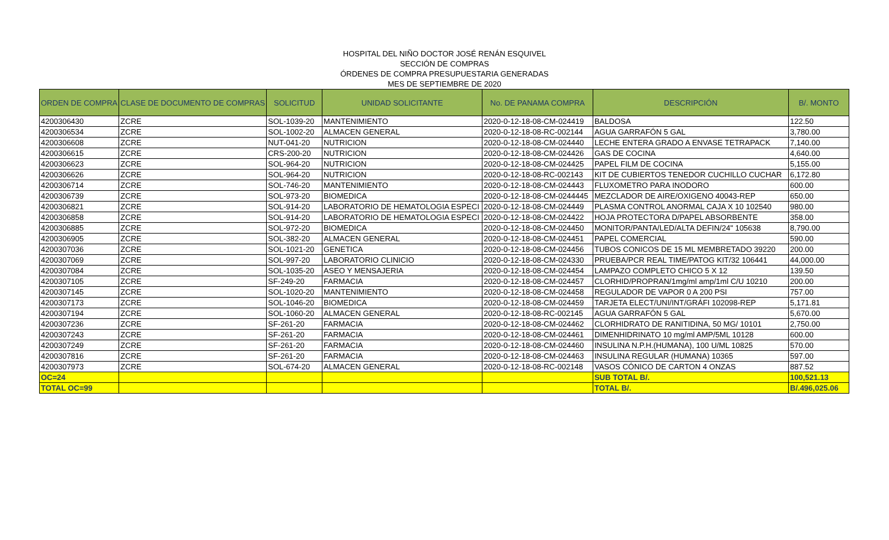HOSPITAL DEL NIÑO DOCTOR JOSÉ RENÁN ESQUIVEL
SECCIÓN DE COMPRAS
ÓRDENES DE COMPRA PRESUPUESTARIA GENERADAS
MES DE SEPTIEMBRE DE 2020
| ORDEN DE COMPRA | CLASE DE DOCUMENTO DE COMPRAS | SOLICITUD | UNIDAD SOLICITANTE | No. DE PANAMA COMPRA | DESCRIPCIÓN | B/. MONTO |
| --- | --- | --- | --- | --- | --- | --- |
| 4200306430 | ZCRE | SOL-1039-20 | MANTENIMIENTO | 2020-0-12-18-08-CM-024419 | BALDOSA | 122.50 |
| 4200306534 | ZCRE | SOL-1002-20 | ALMACEN GENERAL | 2020-0-12-18-08-RC-002144 | AGUA GARRAFÓN 5 GAL | 3,780.00 |
| 4200306608 | ZCRE | NUT-041-20 | NUTRICION | 2020-0-12-18-08-CM-024440 | LECHE ENTERA GRADO A ENVASE TETRAPACK | 7,140.00 |
| 4200306615 | ZCRE | CRS-200-20 | NUTRICION | 2020-0-12-18-08-CM-024426 | GAS DE COCINA | 4,640.00 |
| 4200306623 | ZCRE | SOL-964-20 | NUTRICION | 2020-0-12-18-08-CM-024425 | PAPEL FILM DE COCINA | 5,155.00 |
| 4200306626 | ZCRE | SOL-964-20 | NUTRICION | 2020-0-12-18-08-RC-002143 | KIT DE CUBIERTOS TENEDOR CUCHILLO CUCHAR | 6,172.80 |
| 4200306714 | ZCRE | SOL-746-20 | MANTENIMIENTO | 2020-0-12-18-08-CM-024443 | FLUXOMETRO PARA INODORO | 600.00 |
| 4200306739 | ZCRE | SOL-973-20 | BIOMEDICA | 2020-0-12-18-08-CM-0244445 | MEZCLADOR DE AIRE/OXIGENO 40043-REP | 650.00 |
| 4200306821 | ZCRE | SOL-914-20 | LABORATORIO DE HEMATOLOGIA ESPECI | 2020-0-12-18-08-CM-024449 | PLASMA CONTROL ANORMAL CAJA X 10 102540 | 980.00 |
| 4200306858 | ZCRE | SOL-914-20 | LABORATORIO DE HEMATOLOGIA ESPECI | 2020-0-12-18-08-CM-024422 | HOJA PROTECTORA D/PAPEL ABSORBENTE | 358.00 |
| 4200306885 | ZCRE | SOL-972-20 | BIOMEDICA | 2020-0-12-18-08-CM-024450 | MONITOR/PANTA/LED/ALTA DEFIN/24" 105638 | 8,790.00 |
| 4200306905 | ZCRE | SOL-382-20 | ALMACEN GENERAL | 2020-0-12-18-08-CM-024451 | PAPEL COMERCIAL | 590.00 |
| 4200307036 | ZCRE | SOL-1021-20 | GENETICA | 2020-0-12-18-08-CM-024456 | TUBOS CONICOS DE 15 ML MEMBRETADO 39220 | 200.00 |
| 4200307069 | ZCRE | SOL-997-20 | LABORATORIO CLINICIO | 2020-0-12-18-08-CM-024330 | PRUEBA/PCR REAL TIME/PATOG KIT/32 106441 | 44,000.00 |
| 4200307084 | ZCRE | SOL-1035-20 | ASEO Y MENSAJERIA | 2020-0-12-18-08-CM-024454 | LAMPAZO COMPLETO CHICO 5 X 12 | 139.50 |
| 4200307105 | ZCRE | SF-249-20 | FARMACIA | 2020-0-12-18-08-CM-024457 | CLORHID/PROPRAN/1mg/ml amp/1ml C/U 10210 | 200.00 |
| 4200307145 | ZCRE | SOL-1020-20 | MANTENIMIENTO | 2020-0-12-18-08-CM-024458 | REGULADOR DE VAPOR 0 A 200 PSI | 757.00 |
| 4200307173 | ZCRE | SOL-1046-20 | BIOMEDICA | 2020-0-12-18-08-CM-024459 | TARJETA ELECT/UNI/INT/GRÁFI 102098-REP | 5,171.81 |
| 4200307194 | ZCRE | SOL-1060-20 | ALMACEN GENERAL | 2020-0-12-18-08-RC-002145 | AGUA GARRAFÓN 5 GAL | 5,670.00 |
| 4200307236 | ZCRE | SF-261-20 | FARMACIA | 2020-0-12-18-08-CM-024462 | CLORHIDRATO DE RANITIDINA, 50 MG/ 10101 | 2,750.00 |
| 4200307243 | ZCRE | SF-261-20 | FARMACIA | 2020-0-12-18-08-CM-024461 | DIMENHIDRINATO 10 mg/ml AMP/5ML 10128 | 600.00 |
| 4200307249 | ZCRE | SF-261-20 | FARMACIA | 2020-0-12-18-08-CM-024460 | INSULINA N.P.H.(HUMANA), 100 U/ML 10825 | 570.00 |
| 4200307816 | ZCRE | SF-261-20 | FARMACIA | 2020-0-12-18-08-CM-024463 | INSULINA REGULAR (HUMANA) 10365 | 597.00 |
| 4200307973 | ZCRE | SOL-674-20 | ALMACEN GENERAL | 2020-0-12-18-08-RC-002148 | VASOS CÓNICO DE CARTON 4 ONZAS | 887.52 |
| OC=24 | | | | | SUB TOTAL B/. | 100,521.13 |
| TOTAL OC=99 | | | | | TOTAL B/. | B/.496,025.06 |